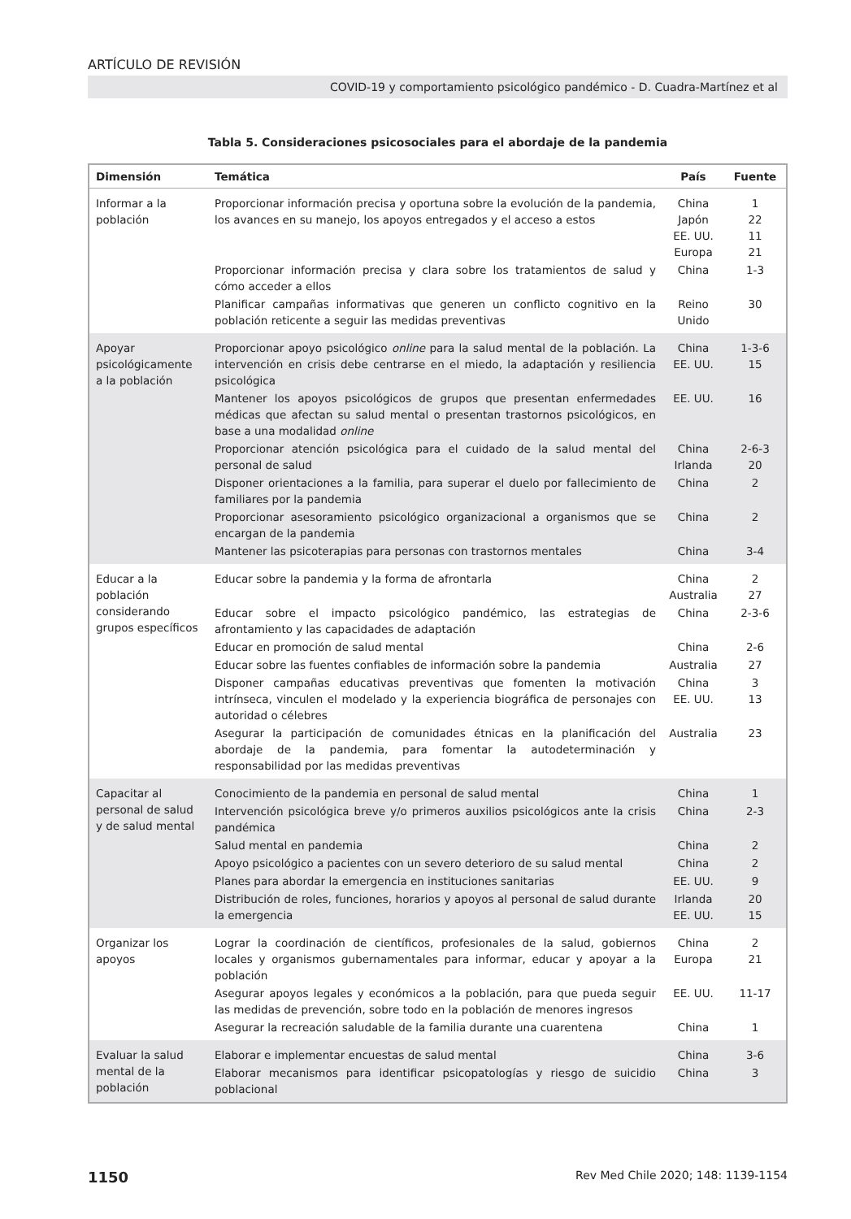ARTÍCULO DE REVISIÓN
COVID-19 y comportamiento psicológico pandémico - D. Cuadra-Martínez et al
Tabla 5. Consideraciones psicosociales para el abordaje de la pandemia
| Dimensión | Temática | País | Fuente |
| --- | --- | --- | --- |
| Informar a la población | Proporcionar información precisa y oportuna sobre la evolución de la pandemia, los avances en su manejo, los apoyos entregados y el acceso a estos | China Japón EE. UU. Europa | 1 22 11 21 |
| | Proporcionar información precisa y clara sobre los tratamientos de salud y cómo acceder a ellos | China | 1-3 |
| | Planificar campañas informativas que generen un conflicto cognitivo en la población reticente a seguir las medidas preventivas | Reino Unido | 30 |
| Apoyar psicológicamente a la población | Proporcionar apoyo psicológico online para la salud mental de la población. La intervención en crisis debe centrarse en el miedo, la adaptación y resiliencia psicológica | China EE. UU. | 1-3-6 15 |
| | Mantener los apoyos psicológicos de grupos que presentan enfermedades médicas que afectan su salud mental o presentan trastornos psicológicos, en base a una modalidad online | EE. UU. | 16 |
| | Proporcionar atención psicológica para el cuidado de la salud mental del personal de salud | China Irlanda | 2-6-3 20 |
| | Disponer orientaciones a la familia, para superar el duelo por fallecimiento de familiares por la pandemia | China | 2 |
| | Proporcionar asesoramiento psicológico organizacional a organismos que se encargan de la pandemia | China | 2 |
| | Mantener las psicoterapias para personas con trastornos mentales | China | 3-4 |
| Educar a la población considerando grupos específicos | Educar sobre la pandemia y la forma de afrontarla | China Australia | 2 27 |
| | Educar sobre el impacto psicológico pandémico, las estrategias de afrontamiento y las capacidades de adaptación | China | 2-3-6 |
| | Educar en promoción de salud mental | China | 2-6 |
| | Educar sobre las fuentes confiables de información sobre la pandemia | Australia | 27 |
| | Disponer campañas educativas preventivas que fomenten la motivación intrínseca, vinculen el modelado y la experiencia biográfica de personajes con autoridad o célebres | China EE. UU. | 3 13 |
| | Asegurar la participación de comunidades étnicas en la planificación del abordaje de la pandemia, para fomentar la autodeterminación y responsabilidad por las medidas preventivas | Australia | 23 |
| Capacitar al personal de salud y de salud mental | Conocimiento de la pandemia en personal de salud mental | China | 1 |
| | Intervención psicológica breve y/o primeros auxilios psicológicos ante la crisis pandémica | China | 2-3 |
| | Salud mental en pandemia | China | 2 |
| | Apoyo psicológico a pacientes con un severo deterioro de su salud mental | China | 2 |
| | Planes para abordar la emergencia en instituciones sanitarias | EE. UU. | 9 |
| | Distribución de roles, funciones, horarios y apoyos al personal de salud durante la emergencia | Irlanda EE. UU. | 20 15 |
| Organizar los apoyos | Lograr la coordinación de científicos, profesionales de la salud, gobiernos locales y organismos gubernamentales para informar, educar y apoyar a la población | China Europa | 2 21 |
| | Asegurar apoyos legales y económicos a la población, para que pueda seguir las medidas de prevención, sobre todo en la población de menores ingresos | EE. UU. | 11-17 |
| | Asegurar la recreación saludable de la familia durante una cuarentena | China | 1 |
| Evaluar la salud mental de la población | Elaborar e implementar encuestas de salud mental | China | 3-6 |
| | Elaborar mecanismos para identificar psicopatologías y riesgo de suicidio poblacional | China | 3 |
1150 Rev Med Chile 2020; 148: 1139-1154